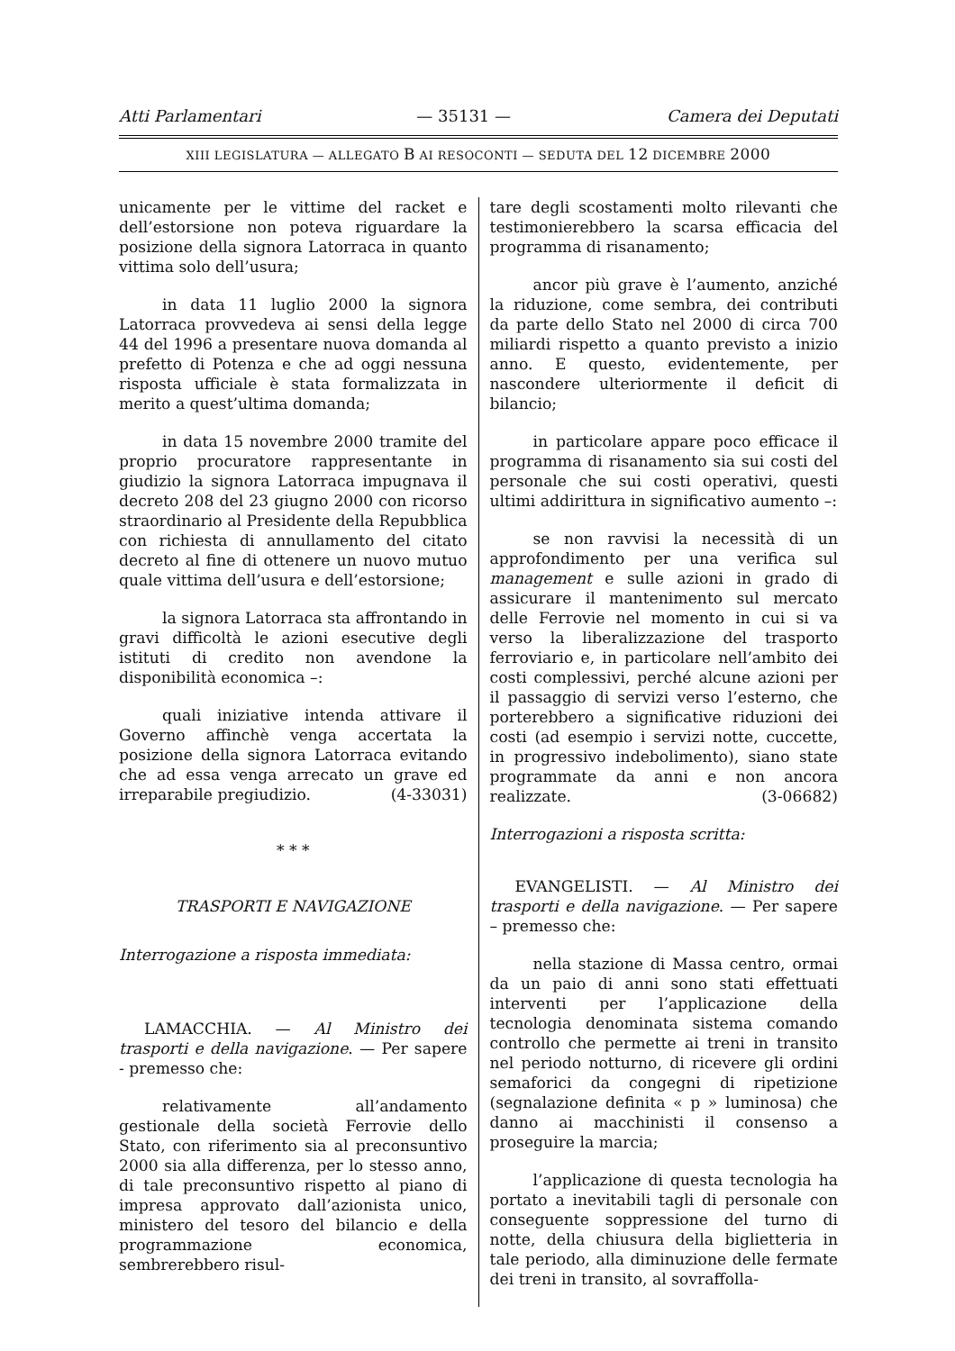Atti Parlamentari — 35131 — Camera dei Deputati
XIII LEGISLATURA — ALLEGATO B AI RESOCONTI — SEDUTA DEL 12 DICEMBRE 2000
unicamente per le vittime del racket e dell’estorsione non poteva riguardare la posizione della signora Latorraca in quanto vittima solo dell’usura;
in data 11 luglio 2000 la signora Latorraca provvedeva ai sensi della legge 44 del 1996 a presentare nuova domanda al prefetto di Potenza e che ad oggi nessuna risposta ufficiale è stata formalizzata in merito a quest’ultima domanda;
in data 15 novembre 2000 tramite del proprio procuratore rappresentante in giudizio la signora Latorraca impugnava il decreto 208 del 23 giugno 2000 con ricorso straordinario al Presidente della Repubblica con richiesta di annullamento del citato decreto al fine di ottenere un nuovo mutuo quale vittima dell’usura e dell’estorsione;
la signora Latorraca sta affrontando in gravi difficoltà le azioni esecutive degli istituti di credito non avendone la disponibilità economica –:
quali iniziative intenda attivare il Governo affinchè venga accertata la posizione della signora Latorraca evitando che ad essa venga arrecato un grave ed irreparabile pregiudizio. (4-33031)
* * *
TRASPORTI E NAVIGAZIONE
Interrogazione a risposta immediata:
LAMACCHIA. — Al Ministro dei trasporti e della navigazione. — Per sapere - premesso che:
relativamente all’andamento gestionale della società Ferrovie dello Stato, con riferimento sia al preconsuntivo 2000 sia alla differenza, per lo stesso anno, di tale preconsuntivo rispetto al piano di impresa approvato dall’azionista unico, ministero del tesoro del bilancio e della programmazione economica, sembrerebbero risul-
tare degli scostamenti molto rilevanti che testimonierebbero la scarsa efficacia del programma di risanamento;
ancor più grave è l’aumento, anziché la riduzione, come sembra, dei contributi da parte dello Stato nel 2000 di circa 700 miliardi rispetto a quanto previsto a inizio anno. E questo, evidentemente, per nascondere ulteriormente il deficit di bilancio;
in particolare appare poco efficace il programma di risanamento sia sui costi del personale che sui costi operativi, questi ultimi addirittura in significativo aumento –:
se non ravvisi la necessità di un approfondimento per una verifica sul management e sulle azioni in grado di assicurare il mantenimento sul mercato delle Ferrovie nel momento in cui si va verso la liberalizzazione del trasporto ferroviario e, in particolare nell’ambito dei costi complessivi, perché alcune azioni per il passaggio di servizi verso l’esterno, che porterebbero a significative riduzioni dei costi (ad esempio i servizi notte, cuccette, in progressivo indebolimento), siano state programmate da anni e non ancora realizzate. (3-06682)
Interrogazioni a risposta scritta:
EVANGELISTI. — Al Ministro dei trasporti e della navigazione. — Per sapere – premesso che:
nella stazione di Massa centro, ormai da un paio di anni sono stati effettuati interventi per l’applicazione della tecnologia denominata sistema comando controllo che permette ai treni in transito nel periodo notturno, di ricevere gli ordini semaforici da congegni di ripetizione (segnalazione definita « p » luminosa) che danno ai macchinisti il consenso a proseguire la marcia;
l’applicazione di questa tecnologia ha portato a inevitabili tagli di personale con conseguente soppressione del turno di notte, della chiusura della biglietteria in tale periodo, alla diminuzione delle fermate dei treni in transito, al sovraffolla-